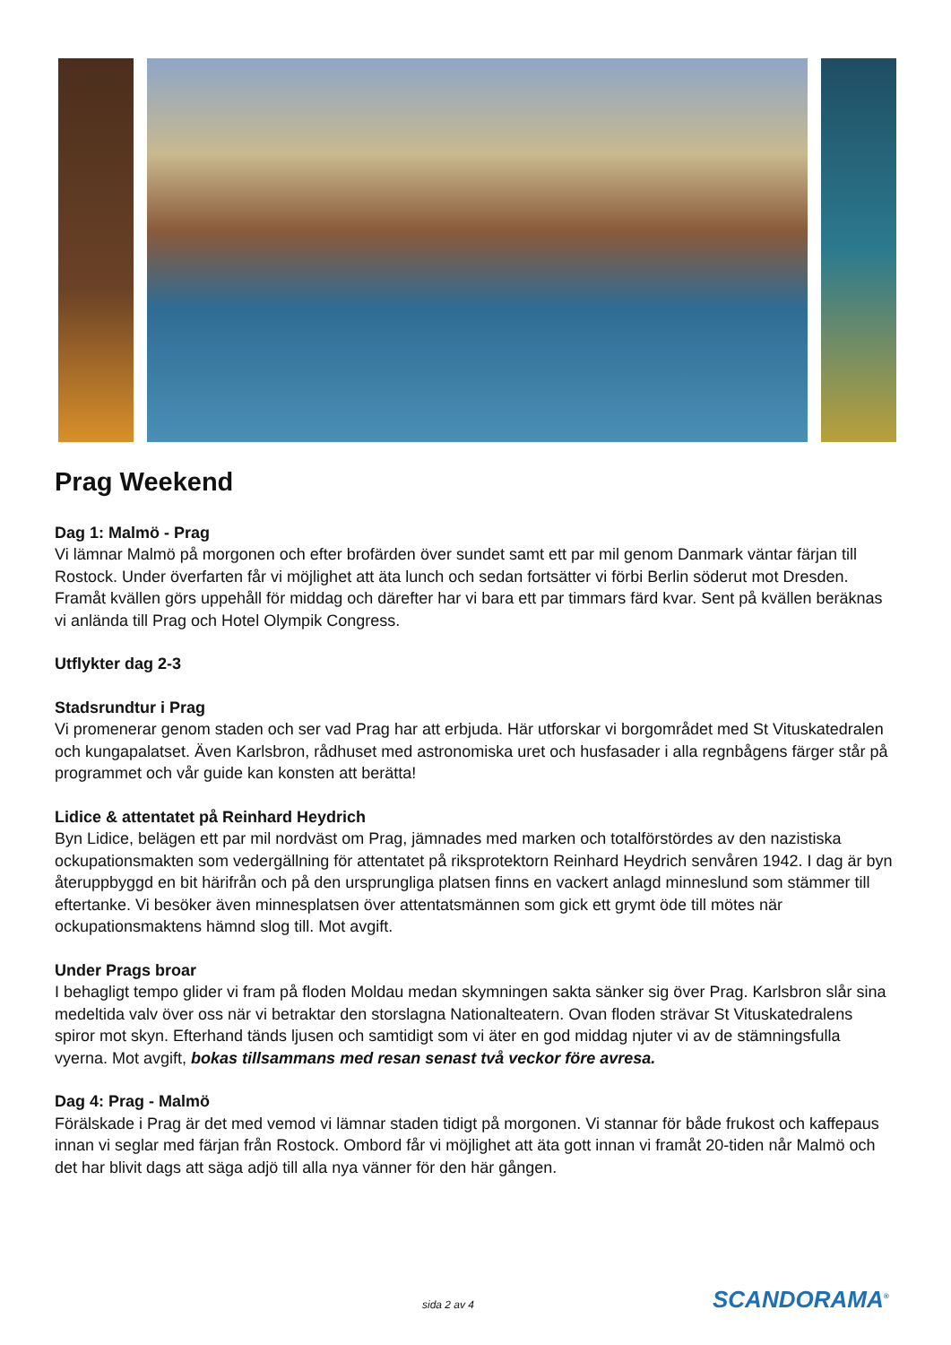Prag Weekend
Dag 1: Malmö - Prag
Vi lämnar Malmö på morgonen och efter brofärden över sundet samt ett par mil genom Danmark väntar färjan till Rostock. Under överfarten får vi möjlighet att äta lunch och sedan fortsätter vi förbi Berlin söderut mot Dresden. Framåt kvällen görs uppehåll för middag och därefter har vi bara ett par timmars färd kvar. Sent på kvällen beräknas vi anlända till Prag och Hotel Olympik Congress.
Utflykter dag 2-3
Stadsrundtur i Prag
Vi promenerar genom staden och ser vad Prag har att erbjuda. Här utforskar vi borgområdet med St Vituskatedralen och kungapalatset. Även Karlsbron, rådhuset med astronomiska uret och husfasader i alla regnbågens färger står på programmet och vår guide kan konsten att berätta!
Lidice & attentatet på Reinhard Heydrich
Byn Lidice, belägen ett par mil nordväst om Prag, jämnades med marken och totalförstördes av den nazistiska ockupationsmakten som vedergällning för attentatet på riksprotektorn Reinhard Heydrich senvåren 1942. I dag är byn återuppbyggd en bit härifrån och på den ursprungliga platsen finns en vackert anlagd minneslund som stämmer till eftertanke. Vi besöker även minnesplatsen över attentatsmännen som gick ett grymt öde till mötes när ockupationsmaktens hämnd slog till. Mot avgift.
Under Prags broar
I behagligt tempo glider vi fram på floden Moldau medan skymningen sakta sänker sig över Prag. Karlsbron slår sina medeltida valv över oss när vi betraktar den storslagna Nationalteatern. Ovan floden strävar St Vituskatedralens spiror mot skyn. Efterhand tänds ljusen och samtidigt som vi äter en god middag njuter vi av de stämningsfulla vyerna. Mot avgift, bokas tillsammans med resan senast två veckor före avresa.
Dag 4: Prag - Malmö
Förälskade i Prag är det med vemod vi lämnar staden tidigt på morgonen. Vi stannar för både frukost och kaffepaus innan vi seglar med färjan från Rostock. Ombord får vi möjlighet att äta gott innan vi framåt 20-tiden når Malmö och det har blivit dags att säga adjö till alla nya vänner för den här gången.
sida 2 av 4 SCANDORAMA<sup>®</sup>